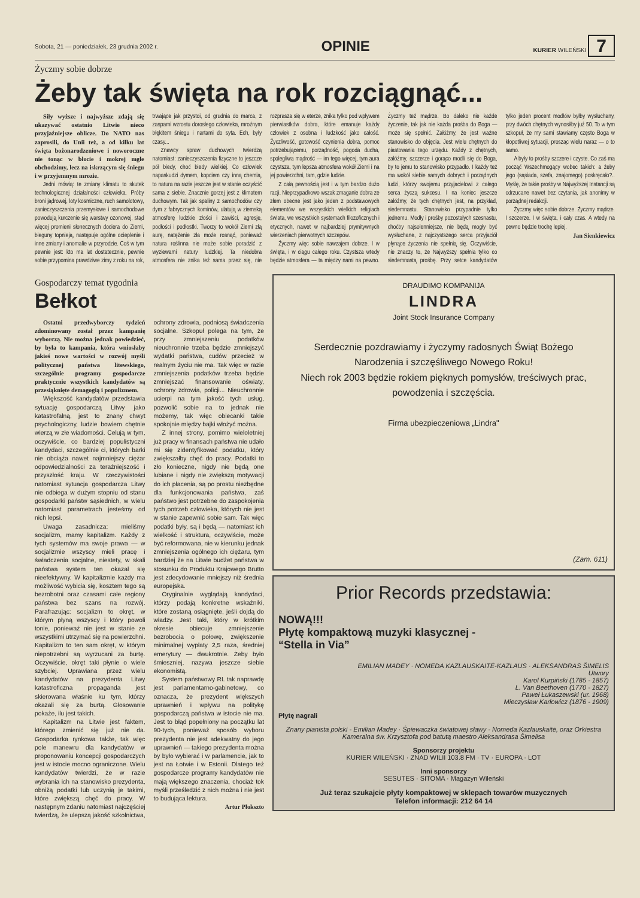Sobota, 21 — poniedziałek, 23 grudnia 2002 r. OPINIE KURIER WILEŃSKI 7
Życzmy sobie dobrze
Żeby tak święta na rok rozciągnąć...
Siły wyższe i najwyższe zdają się ukazywać ostatnio Litwie nieco przyjaźniejsze oblicze. Do NATO nas zaprosili, do Unii też, a od kilku lat święta bożonarodzeniowe i noworoczne nie tonąc w błocie i mokrej mgle obchodzimy, lecz na iskrzącym się śniegu i w przyjemnym mrozie.
Jedni mówią: te zmiany klimatu to skutek technologicznej działalności człowieka. Próby broni jądrowej, loty kosmiczne, ruch samolotowy, zanieczyszczenia przemysłowe i samochodowe powodują kurczenie się warstwy ozonowej, stąd więcej promieni słonecznych dociera do Ziemi, bieguny topnieją, następuje ogólne ocieplenie i inne zmiany i anomalie w przyrodzie. Coś w tym pewnie jest: kto ma lat dostatecznie, pewnie sobie przypomina prawdziwe zimy z roku na rok, trwające jak przystoi, od grudnia do marca, z zaspami wzrostu dorosłego człowieka, mroźnym błękitem śniegu i nartami do syta. Ech, były czasy...
Znawcy spraw duchowych twierdzą natomiast: zanieczyszczenia fizyczne to jeszcze pół biedy, choć biedy wielkiej. Co człowiek napaskudzi dymem, kopciem czy inną chemią, to natura na razie jeszcze jest w stanie oczyścić sama z siebie. Znacznie gorzej jest z klimatem duchowym. Tak jak spaliny z samochodów czy dym z fabrycznych kominów, ulatują w ziemską atmosferę ludzkie złości i zawiści, agresje, podłości i podłostki. Tworzy to wokół Ziemi złą aurę, natężenie zła może rosnąć, ponieważ natura roślinna nie może sobie poradzić z wyziewami natury ludzkiej. Ta niedobra atmosfera nie znika też sama przez się, nie rozprasza się w eterze, znika tylko pod wpływem pierwiastków dobra, które emanuje każdy człowiek z osobna i ludzkość jako całość. Życzliwość, gotowość czynienia dobra, pomoc potrzebującemu, porządność, pogoda ducha, spolegliwa mądrość — im tego więcej, tym aura czystsza, tym lepsza atmosfera wokół Ziemi i na jej powierzchni, tam, gdzie ludzie.
Z całą pewnością jest i w tym bardzo dużo racji. Nieprzypadkowo wszak zmaganie dobra ze złem obecne jest jako jeden z podstawowych elementów we wszystkich wielkich religiach świata, we wszystkich systemach filozoficznych i etycznych, nawet w najbardziej prymitywnych wierzeniach pierwotnych szczepów.
Życzmy więc sobie nawzajem dobrze. I w święta, i w ciągu całego roku. Czystsza wtedy będzie atmosfera — ta między nami na pewno. Życzmy też mądrze. Bo daleko nie każde życzenie, tak jak nie każda prośba do Boga — może się spełnić. Załóżmy, że jest ważne stanowisko do objęcia. Jest wielu chętnych do piastowania tego urzędu. Każdy z chętnych, załóżmy, szczerze i gorąco modli się do Boga, by to jemu to stanowisko przypadło. I każdy też ma wokół siebie samych dobrych i porządnych ludzi, którzy swojemu przyjacielowi z całego serca życzą sukcesu. I na koniec jeszcze załóżmy, że tych chętnych jest, na przykład, siedemnastu. Stanowisko przypadnie tylko jednemu. Modły i prośby pozostałych szesnastu, choćby najsolenniejsze, nie będą mogły być wysłuchane, z najczystszego serca przyjaciół płynące życzenia nie spełnią się. Oczywiście, nie znaczy to, że Najwyższy spełnia tylko co siedemnastą prośbę. Przy setce kandydatów tylko jeden procent modłów byłby wysłuchany, przy dwóch chętnych wynosiłby już 50. To w tym szkopuł, że my sami stawiamy często Boga w kłopotliwej sytuacji, prosząc wielu naraz — o to samo.
A były to prośby szczere i czyste. Co zaś ma począć Wszechmogący wobec takich: a żeby jego (sąsiada, szefa, znajomego) poskręcało?.. Myślę, że takie prośby w Najwyższej Instancji są odrzucane nawet bez czytania, jak anonimy w porządnej redakcji.
Życzmy więc sobie dobrze. Życzmy mądrze. I szczerze. I w święta, i cały czas. A wtedy na pewno będzie trochę lepiej.
Jan Sienkiewicz
Gospodarczy temat tygodnia
Bełkot
Ostatni przedwyborczy tydzień zdominowany został przez kampanię wyborczą. Nie można jednak powiedzieć, by była to kampania, która wniosłaby jakieś nowe wartości w rozwój myśli politycznej państwa litewskiego, szczególnie programy gospodarcze praktycznie wszystkich kandydatów są przesiąknięte demagogią i populizmem.
Większość kandydatów przedstawia sytuację gospodarczą Litwy jako katastrofalną, jest to znany chwyt psychologiczny, ludzie bowiem chętnie wierzą w złe wiadomości. Celują w tym, oczywiście, co bardziej populistyczni kandydaci, szczególnie ci, których barki nie obciąża nawet najmniejszy ciężar odpowiedzialności za teraźniejszość i przyszłość kraju. W rzeczywistości natomiast sytuacja gospodarcza Litwy nie odbiega w dużym stopniu od stanu gospodarki państw sąsiednich, w wielu natomiast parametrach jesteśmy od nich lepsi.
Uwaga zasadnicza: mieliśmy socjalizm, mamy kapitalizm. Każdy z tych systemów ma swoje prawa — w socjalizmie wszyscy mieli pracę i świadczenia socjalne, niestety, w skali państwa system ten okazał się nieefektywny. W kapitalizmie każdy ma możliwość wybicia się, kosztem tego są bezrobotni oraz czasami całe regiony państwa bez szans na rozwój. Parafrazując: socjalizm to okręt, w którym płyną wszyscy i który powoli tonie, ponieważ nie jest w stanie ze wszystkimi utrzymać się na powierzchni. Kapitalizm to ten sam okręt, w którym niepotrzebni są wyrzucani za burtę. Oczywiście, okręt taki płynie o wiele szybciej. Uprawiana przez wielu kandydatów na prezydenta Litwy katastroficzna propaganda jest skierowana właśnie ku tym, którzy okazali się za burtą. Głosowanie pokaże, ilu jest takich.
Kapitalizm na Litwie jest faktem, którego zmienić się już nie da. Gospodarka rynkowa także, tak więc pole manewru dla kandydatów w proponowaniu koncepcji gospodarczych jest w istocie mocno ograniczone. Wielu kandydatów twierdzi, że w razie wybrania ich na stanowisko prezydenta, obniżą podatki lub uczynią je takimi, które zwiększą chęć do pracy. W następnym zdaniu natomiast najczęściej twierdzą, że ulepszą jakość szkolnictwa, ochrony zdrowia, podniosą świadczenia socjalne. Szkopuł polega na tym, że przy zmniejszeniu podatków nieuchronnie trzeba będzie zmniejszyć wydatki państwa, cudów przecież w realnym życiu nie ma. Tak więc w razie zmniejszenia podatków trzeba będzie zmniejszać finansowanie oświaty, ochrony zdrowia, policji... Nieuchronnie ucierpi na tym jakość tych usług, pozwolić sobie na to jednak nie możemy, tak więc obiecanki takie spokojnie między bajki włożyć można.
Z innej strony, pomimo wieloletniej już pracy w finansach państwa nie udało mi się zidentyfikować podatku, który zwiększałby chęć do pracy. Podatki to zło konieczne, nigdy nie będą one lubiane i nigdy nie zwiększą motywacji do ich płacenia, są po prostu niezbędne dla funkcjonowania państwa, zaś państwo jest potrzebne do zaspokojenia tych potrzeb człowieka, których nie jest w stanie zapewnić sobie sam. Tak więc podatki były, są i będą — natomiast ich wielkość i struktura, oczywiście, może być reformowana, nie w kierunku jednak zmniejszenia ogólnego ich ciężaru, tym bardziej że na Litwie budżet państwa w stosunku do Produktu Krajowego Brutto jest zdecydowanie mniejszy niż średnia europejska.
Oryginalnie wyglądają kandydaci, którzy podają konkretne wskaźniki, które zostaną osiągnięte, jeśli dojdą do władzy. Jest taki, który w krótkim okresie obiecuje zmniejszenie bezrobocia o połowę, zwiększenie minimalnej wypłaty 2,5 raza, średniej emerytury — dwukrotnie. Żeby było śmieszniej, nazywa jeszcze siebie ekonomistą.
System państwowy RL tak naprawdę jest parlamentarno-gabinetowy, co oznacza, że prezydent większych uprawnień i wpływu na politykę gospodarczą państwa w istocie nie ma. Jest to błąd popełniony na początku lat 90-tych, ponieważ sposób wyboru prezydenta nie jest adekwatny do jego uprawnień — takiego prezydenta można by było wybierać i w parlamencie, jak to jest na Łotwie i w Estonii. Dlatego też gospodarcze programy kandydatów nie mają większego znaczenia, chociaż tok myśli prześledzić z nich można i nie jest to budująca lektura.
Artur Płokszto
DRAUDIMO KOMPANIJA
LINDRA
Joint Stock Insurance Company
Serdecznie pozdrawiamy i życzymy radosnych Świąt Bożego Narodzenia i szczęśliwego Nowego Roku!
Niech rok 2003 będzie rokiem pięknych pomysłów, treściwych prac, powodzenia i szczęścia.
Firma ubezpieczeniowa „Lindra"
(Zam. 611)
Prior Records przedstawia:
NOWĄ!!!
Płytę kompaktową muzyki klasycznej -
“Stella in Via”
EMILIAN MADEY · NOMEDA KAZLAUSKAITĖ-KAZLAUS · ALEKSANDRAS ŠIMELIS
Utwory
Karol Kurpiński (1785 - 1857)
L. Van Beethoven (1770 - 1827)
Paweł Łukaszewski (ur. 1968)
Mieczysław Karłowicz (1876 - 1909)
Płytę nagrali
Znany pianista polski - Emilian Madey · Śpiewaczka światowej sławy - Nomeda Kazlauskaitė, oraz Orkiestra Kameralna św. Krzysztofa pod batutą maestro Aleksandrasa Šimelisa
Sponsorzy projektu
KURIER WILEŃSKI · ZNAD WILII 103.8 FM · TV · EUROPA · LOT
Inni sponsorzy
SESUTES · SITOMA · Magazyn Wileński
Już teraz szukajcie płyty kompaktowej w sklepach towarów muzycznych
Telefon informacji: 212 64 14